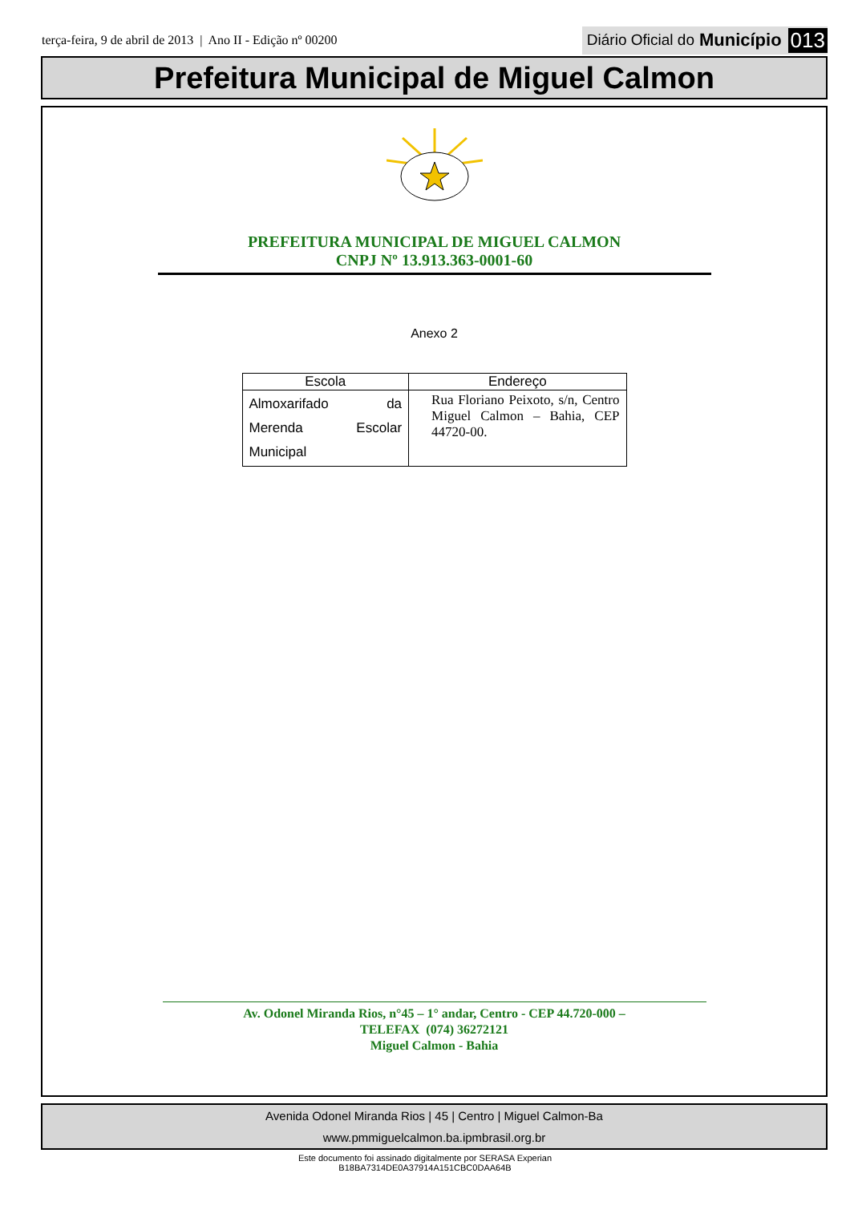terça-feira, 9 de abril de 2013 | Ano II - Edição nº 00200
Diário Oficial do Município 013
Prefeitura Municipal de Miguel Calmon
PREFEITURA MUNICIPAL DE MIGUEL CALMON
CNPJ Nº 13.913.363-0001-60
Anexo 2
| Escola | Endereço |
| --- | --- |
| Almoxarifado da Merenda Escolar Municipal | Rua Floriano Peixoto, s/n, Centro Miguel Calmon – Bahia, CEP 44720-00. |
Av. Odonel Miranda Rios, n°45 – 1° andar, Centro - CEP 44.720-000 –
TELEFAX (074) 36272121
Miguel Calmon - Bahia
Avenida Odonel Miranda Rios | 45 | Centro | Miguel Calmon-Ba
www.pmmiguelcalmon.ba.ipmbrasil.org.br
Este documento foi assinado digitalmente por SERASA Experian
B18BA7314DE0A37914A151CBC0DAA64B